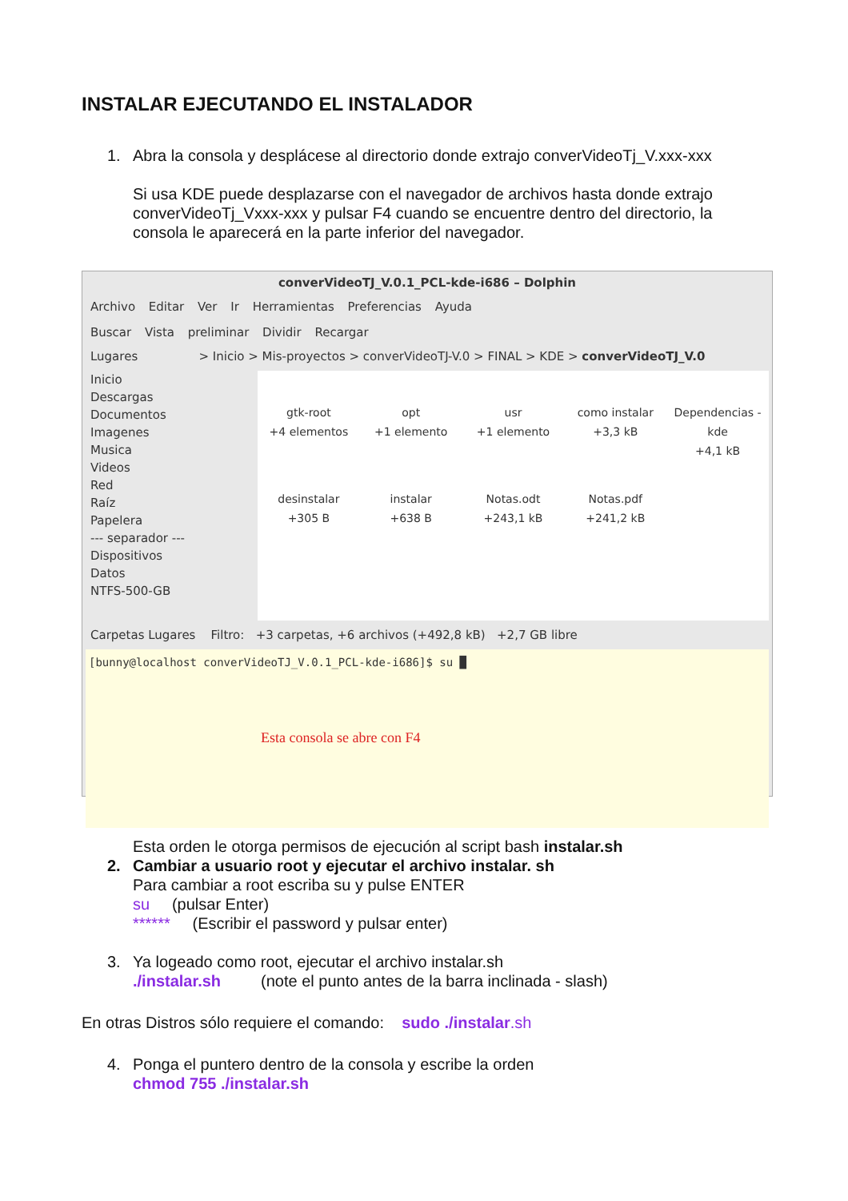INSTALAR EJECUTANDO EL INSTALADOR
1. Abra la consola y desplácese al directorio donde extrajo converVideoTj_V.xxx-xxx
Si usa KDE puede desplazarse con el navegador de archivos hasta donde extrajo converVideoTj_Vxxx-xxx y pulsar F4 cuando se encuentre dentro del directorio, la consola le aparecerá en la parte inferior del navegador.
converVideoTJ_V.0.1_PCL-kde-i686 – Dolphin
Archivo Editar Ver Ir Herramientas Preferencias Ayuda
Buscar Vista preliminar Dividir Recargar
Lugares > Inicio > Mis-proyectos > converVideoTJ-V.0 > FINAL > KDE > converVideoTJ_V.0
Inicio
Descargas
Documentos
Imagenes
Musica
Videos
Red
Raíz
Papelera
--- separador ---
Dispositivos
Datos
NTFS-500-GB
gtk-root
+4 elementos
opt
+1 elemento
usr
+1 elemento
como instalar
+3,3 kB
Dependencias -kde
+4,1 kB
desinstalar
+305 B
instalar
+638 B
Notas.odt
+243,1 kB
Notas.pdf
+241,2 kB
Carpetas Lugares Filtro: +3 carpetas, +6 archivos (+492,8 kB) +2,7 GB libre
[bunny@localhost converVideoTJ_V.0.1_PCL-kde-i686]$ su █
Esta consola se abre con F4
Esta orden le otorga permisos de ejecución al script bash instalar.sh
2. Cambiar a usuario root y ejecutar el archivo instalar. sh
Para cambiar a root escriba su y pulse ENTER
su (pulsar Enter)
****** (Escribir el password y pulsar enter)
3. Ya logeado como root, ejecutar el archivo instalar.sh
./instalar.sh (note el punto antes de la barra inclinada - slash)
En otras Distros sólo requiere el comando: sudo ./instalar.sh
4. Ponga el puntero dentro de la consola y escribe la orden
chmod 755 ./instalar.sh